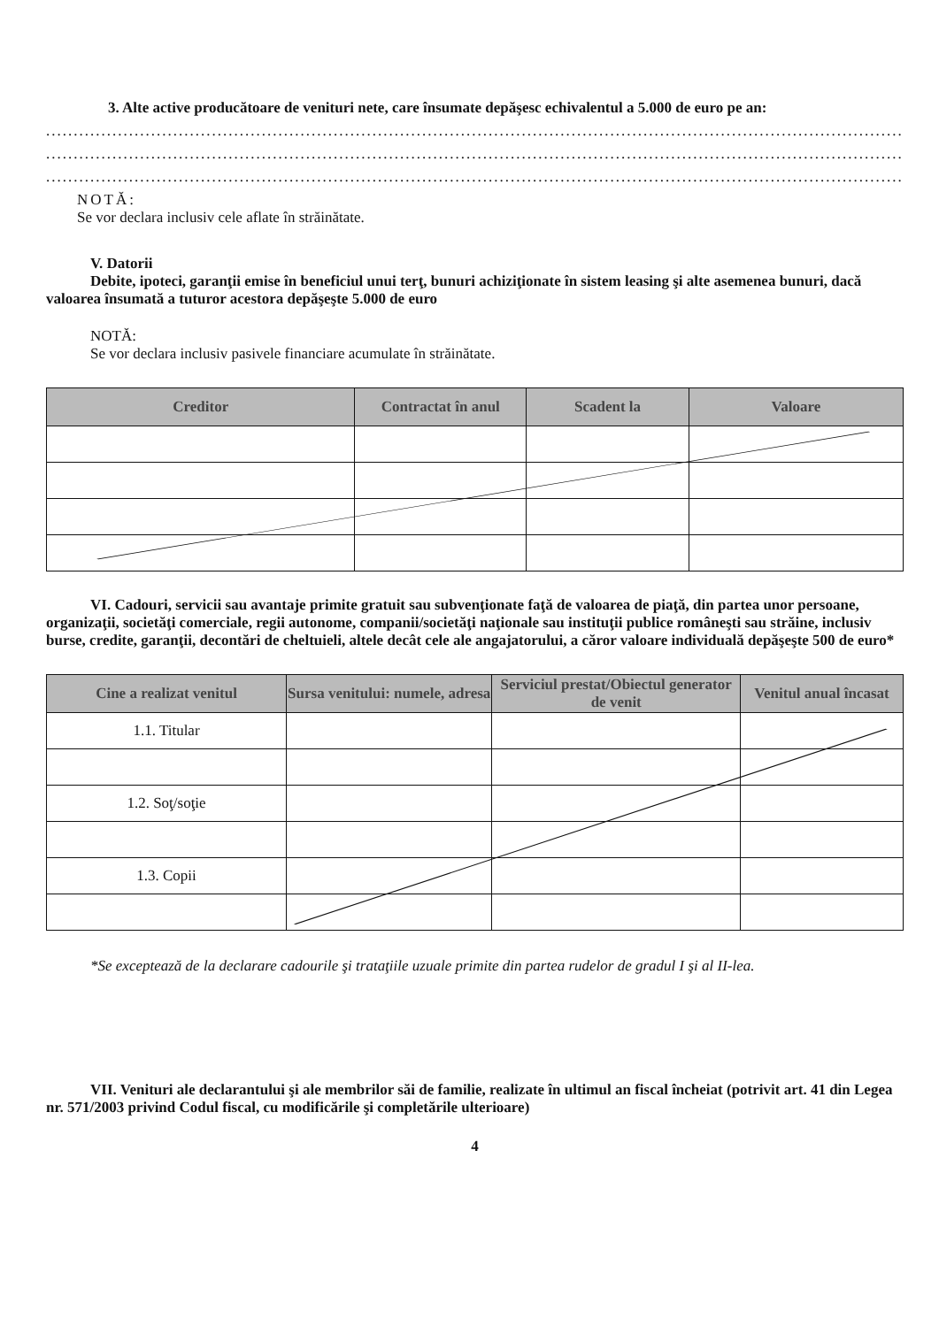3. Alte active producătoare de venituri nete, care însumate depăşesc echivalentul a 5.000 de euro pe an:
..........................................................................................................................................................................
..........................................................................................................................................................................
..........................................................................................................................................................................
NOTĂ:
Se vor declara inclusiv cele aflate în străinătate.
V. Datorii
Debite, ipoteci, garanţii emise în beneficiul unui terţ, bunuri achiziţionate în sistem leasing şi alte asemenea bunuri, dacă valoarea însumată a tuturor acestora depăşeşte 5.000 de euro
NOTĂ:
Se vor declara inclusiv pasivele financiare acumulate în străinătate.
| Creditor | Contractat în anul | Scadent la | Valoare |
| --- | --- | --- | --- |
VI. Cadouri, servicii sau avantaje primite gratuit sau subvenţionate faţă de valoarea de piaţă, din partea unor persoane, organizaţii, societăţi comerciale, regii autonome, companii/societăţi naţionale sau instituţii publice româneşti sau străine, inclusiv burse, credite, garanţii, decontări de cheltuieli, altele decât cele ale angajatorului, a căror valoare individuală depăşeşte 500 de euro*
| Cine a realizat venitul | Sursa venitului: numele, adresa | Serviciul prestat/Obiectul generator de venit | Venitul anual încasat |
| --- | --- | --- | --- |
| 1.1. Titular | | | |
| 1.2. Soţ/soţie | | | |
| 1.3. Copii | | | |
*Se exceptează de la declarare cadourile şi trataţiile uzuale primite din partea rudelor de gradul I şi al II-lea.
VII. Venituri ale declarantului şi ale membrilor săi de familie, realizate în ultimul an fiscal încheiat (potrivit art. 41 din Legea nr. 571/2003 privind Codul fiscal, cu modificările şi completările ulterioare)
4